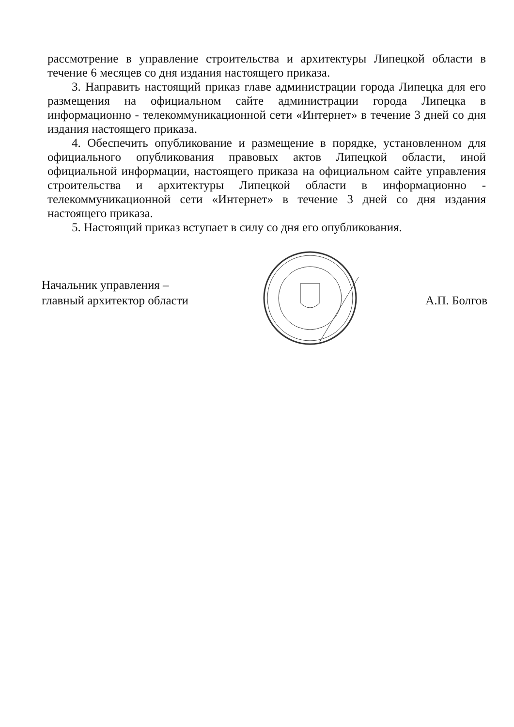рассмотрение в управление строительства и архитектуры Липецкой области в течение 6 месяцев со дня издания настоящего приказа.
3. Направить настоящий приказ главе администрации города Липецка для его размещения на официальном сайте администрации города Липецка в информационно - телекоммуникационной сети «Интернет» в течение 3 дней со дня издания настоящего приказа.
4. Обеспечить опубликование и размещение в порядке, установленном для официального опубликования правовых актов Липецкой области, иной официальной информации, настоящего приказа на официальном сайте управления строительства и архитектуры Липецкой области в информационно - телекоммуникационной сети «Интернет» в течение 3 дней со дня издания настоящего приказа.
5. Настоящий приказ вступает в силу со дня его опубликования.
Начальник управления –
главный архитектор области
А.П. Болгов